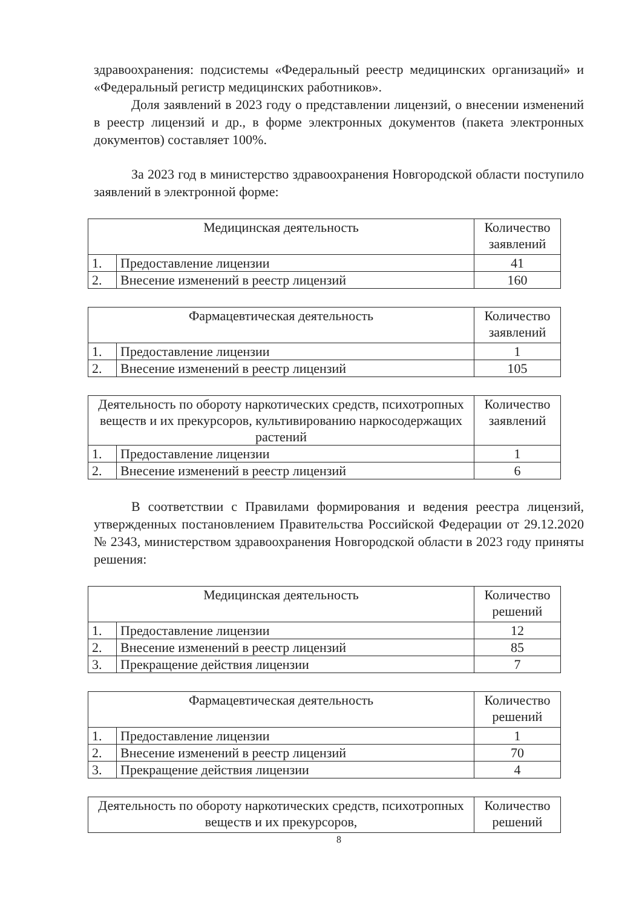здравоохранения: подсистемы «Федеральный реестр медицинских организаций» и «Федеральный регистр медицинских работников».
Доля заявлений в 2023 году о представлении лицензий, о внесении изменений в реестр лицензий и др., в форме электронных документов (пакета электронных документов) составляет 100%.
За 2023 год в министерство здравоохранения Новгородской области поступило заявлений в электронной форме:
| Медицинская деятельность | | Количество заявлений |
| --- | --- | --- |
| 1. | Предоставление лицензии | 41 |
| 2. | Внесение изменений в реестр лицензий | 160 |
| Фармацевтическая деятельность | | Количество заявлений |
| --- | --- | --- |
| 1. | Предоставление лицензии | 1 |
| 2. | Внесение изменений в реестр лицензий | 105 |
| Деятельность по обороту наркотических средств, психотропных веществ и их прекурсоров, культивированию наркосодержащих растений | | Количество заявлений |
| --- | --- | --- |
| 1. | Предоставление лицензии | 1 |
| 2. | Внесение изменений в реестр лицензий | 6 |
В соответствии с Правилами формирования и ведения реестра лицензий, утвержденных постановлением Правительства Российской Федерации от 29.12.2020 № 2343, министерством здравоохранения Новгородской области в 2023 году приняты решения:
| Медицинская деятельность | | Количество решений |
| --- | --- | --- |
| 1. | Предоставление лицензии | 12 |
| 2. | Внесение изменений в реестр лицензий | 85 |
| 3. | Прекращение действия лицензии | 7 |
| Фармацевтическая деятельность | | Количество решений |
| --- | --- | --- |
| 1. | Предоставление лицензии | 1 |
| 2. | Внесение изменений в реестр лицензий | 70 |
| 3. | Прекращение действия лицензии | 4 |
| Деятельность по обороту наркотических средств, психотропных веществ и их прекурсоров, | Количество решений |
| --- | --- |
8